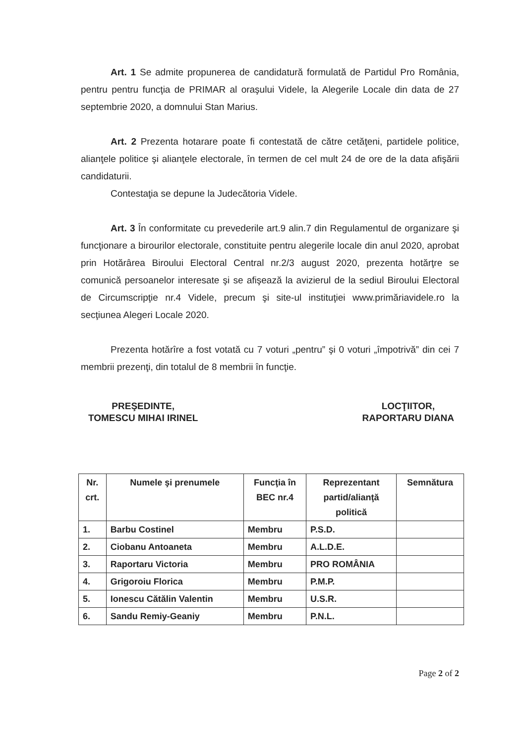Art. 1 Se admite propunerea de candidatură formulată de Partidul Pro România, pentru pentru funcţia de PRIMAR al oraşului Videle, la Alegerile Locale din data de 27 septembrie 2020, a domnului Stan Marius.
Art. 2 Prezenta hotarare poate fi contestată de către cetăţeni, partidele politice, alianţele politice şi alianţele electorale, în termen de cel mult 24 de ore de la data afişării candidaturii.
Contestaţia se depune la Judecătoria Videle.
Art. 3 În conformitate cu prevederile art.9 alin.7 din Regulamentul de organizare şi funcţionare a birourilor electorale, constituite pentru alegerile locale din anul 2020, aprobat prin Hotărârea Biroului Electoral Central nr.2/3 august 2020, prezenta hotărţre se comunică persoanelor interesate şi se afişează la avizierul de la sediul Biroului Electoral de Circumscripţie nr.4 Videle, precum şi site-ul instituţiei www.primăriavidele.ro la secţiunea Alegeri Locale 2020.
Prezenta hotărîre a fost votată cu 7 voturi „pentru” şi 0 voturi „împotrivă” din cei 7 membrii prezenţi, din totalul de 8 membrii în funcţie.
PREŞEDINTE,
TOMESCU MIHAI IRINEL
LOCŢIITOR,
RAPORTARU DIANA
| Nr. crt. | Numele şi prenumele | Funcţia în BEC nr.4 | Reprezentant partid/alianţă politică | Semnătura |
| --- | --- | --- | --- | --- |
| 1. | Barbu Costinel | Membru | P.S.D. | |
| 2. | Ciobanu Antoaneta | Membru | A.L.D.E. | |
| 3. | Raportaru Victoria | Membru | PRO ROMÂNIA | |
| 4. | Grigoroiu Florica | Membru | P.M.P. | |
| 5. | Ionescu Cătălin Valentin | Membru | U.S.R. | |
| 6. | Sandu Remiy-Geaniy | Membru | P.N.L. | |
Page 2 of 2